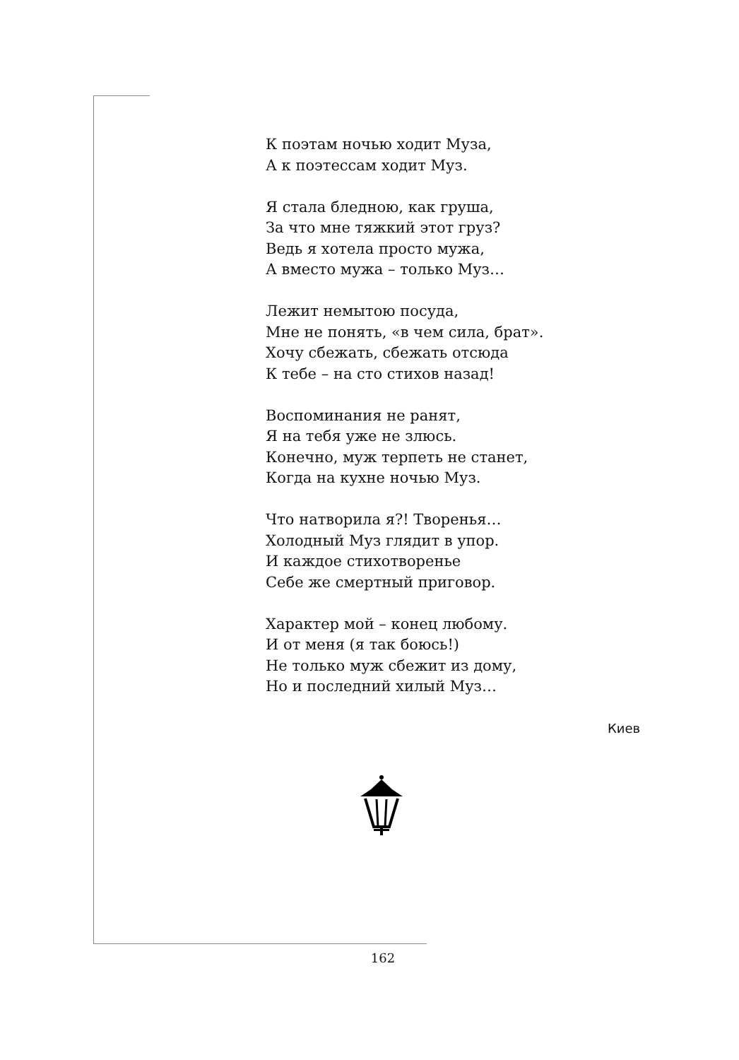К поэтам ночью ходит Муза,
А к поэтессам ходит Муз.
Я стала бледною, как груша,
За что мне тяжкий этот груз?
Ведь я хотела просто мужа,
А вместо мужа – только Муз…
Лежит немытою посуда,
Мне не понять, «в чем сила, брат».
Хочу сбежать, сбежать отсюда
К тебе – на сто стихов назад!
Воспоминания не ранят,
Я на тебя уже не злюсь.
Конечно, муж терпеть не станет,
Когда на кухне ночью Муз.
Что натворила я?! Творенья…
Холодный Муз глядит в упор.
И каждое стихотворенье
Себе же смертный приговор.
Характер мой – конец любому.
И от меня (я так боюсь!)
Не только муж сбежит из дому,
Но и последний хилый Муз…
Киев
162